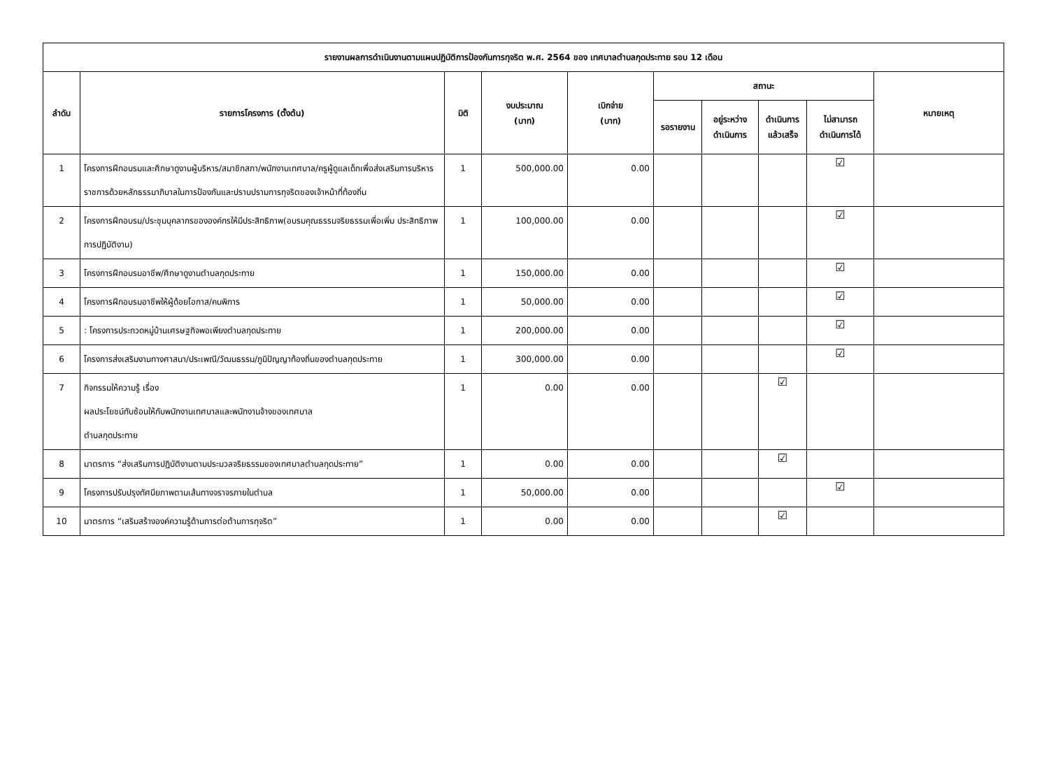| รายงานผลการดำเนินงานตามแผนปฏิบัติการป้องกันการทุจริต พ.ศ. 2564 ของ เทศบาลตำบลกุดประทาย รอบ 12 เดือน | | | | | | | | | |
| --- | --- | --- | --- | --- | --- | --- | --- | --- | --- |
| ลำดับ | รายการโครงการ (ตั้งต้น) | มิติ | งบประมาณ (บาท) | เบิกจ่าย (บาท) | สถานะ | | | | หมายเหตุ |
| | | | | | รอรายงาน | อยู่ระหว่าง ดำเนินการ | ดำเนินการ แล้วเสร็จ | ไม่สามารถ ดำเนินการได้ | |
| 1 | โครงการฝึกอบรมและศึกษาดูงานผู้บริหาร/สมาชิกสภา/พนักงานเทศบาล/ครูผู้ดูแลเด็กเพื่อส่งเสริมการบริหารราชการด้วยหลักธรรมาภิบาลในการป้องกันและปราบปรามการทุจริตของเจ้าหน้าที่ท้องถิ่น | 1 | 500,000.00 | 0.00 | | | | ☑ | |
| 2 | โครงการฝึกอบรม/ประชุมบุคลากรขององค์กรให้มีประสิทธิภาพ(อบรมคุณธรรมจริยธรรมเพื่อเพิ่ม ประสิทธิภาพการปฏิบัติงาน) | 1 | 100,000.00 | 0.00 | | | | ☑ | |
| 3 | โครงการฝึกอบรมอาชีพ/ศึกษาดูงานตำบลกุดประทาย | 1 | 150,000.00 | 0.00 | | | | ☑ | |
| 4 | โครงการฝึกอบรมอาชีพให้ผู้ด้อยโอกาส/คนพิการ | 1 | 50,000.00 | 0.00 | | | | ☑ | |
| 5 | : โครงการประกวดหมู่บ้านเศรษฐกิจพอเพียงตำบลกุดประทาย | 1 | 200,000.00 | 0.00 | | | | ☑ | |
| 6 | โครงการส่งเสริมงานทางศาสนา/ประเพณี/วัฒนธรรม/ภูมิปัญญาท้องถิ่นของตำบลกุดประทาย | 1 | 300,000.00 | 0.00 | | | | ☑ | |
| 7 | กิจกรรมให้ความรู้ เรื่อง ผลประโยชน์ทับซ้อนให้กับพนักงานเทศบาลและพนักงานจ้างของเทศบาล ตำบลกุดประทาย | 1 | 0.00 | 0.00 | | | ☑ | | |
| 8 | มาตรการ “ส่งเสริมการปฏิบัติงานตามประมวลจริยธรรมของเทศบาลตำบลกุดประทาย” | 1 | 0.00 | 0.00 | | | ☑ | | |
| 9 | โครงการปรับปรุงทัศนียภาพตามเส้นทางจราจรภายในตำบล | 1 | 50,000.00 | 0.00 | | | | ☑ | |
| 10 | มาตรการ “เสริมสร้างองค์ความรู้ด้านการต่อต้านการทุจริต” | 1 | 0.00 | 0.00 | | | ☑ | | |